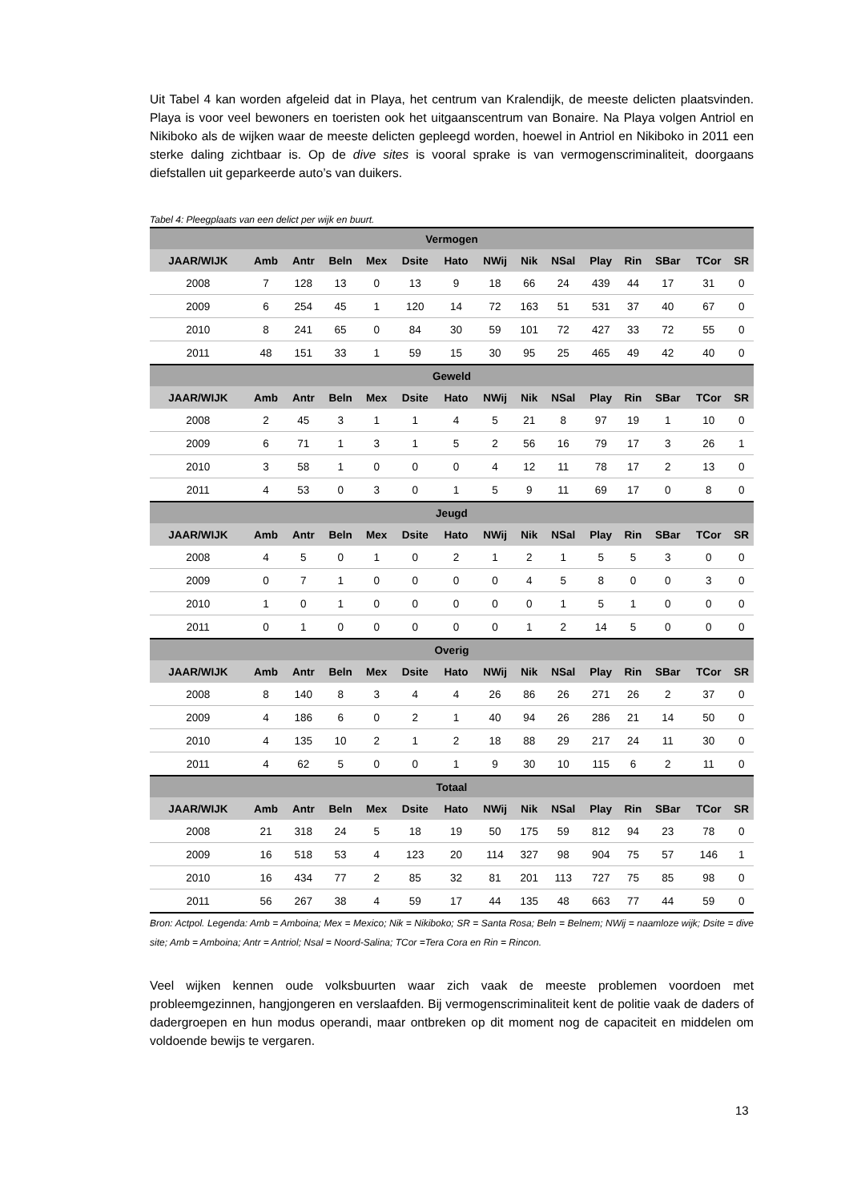Uit Tabel 4 kan worden afgeleid dat in Playa, het centrum van Kralendijk, de meeste delicten plaatsvinden. Playa is voor veel bewoners en toeristen ook het uitgaanscentrum van Bonaire. Na Playa volgen Antriol en Nikiboko als de wijken waar de meeste delicten gepleegd worden, hoewel in Antriol en Nikiboko in 2011 een sterke daling zichtbaar is. Op de dive sites is vooral sprake is van vermogenscriminaliteit, doorgaans diefstallen uit geparkeerde auto’s van duikers.
Tabel 4: Pleegplaats van een delict per wijk en buurt.
| Vermogen | | | | | | | | | | | | | | |
| --- | --- | --- | --- | --- | --- | --- | --- | --- | --- | --- | --- | --- | --- | --- |
| JAAR/WIJK | Amb | Antr | Beln | Mex | Dsite | Hato | NWij | Nik | NSal | Play | Rin | SBar | TCor | SR |
| 2008 | 7 | 128 | 13 | 0 | 13 | 9 | 18 | 66 | 24 | 439 | 44 | 17 | 31 | 0 |
| 2009 | 6 | 254 | 45 | 1 | 120 | 14 | 72 | 163 | 51 | 531 | 37 | 40 | 67 | 0 |
| 2010 | 8 | 241 | 65 | 0 | 84 | 30 | 59 | 101 | 72 | 427 | 33 | 72 | 55 | 0 |
| 2011 | 48 | 151 | 33 | 1 | 59 | 15 | 30 | 95 | 25 | 465 | 49 | 42 | 40 | 0 |
| Geweld | | | | | | | | | | | | | | |
| JAAR/WIJK | Amb | Antr | Beln | Mex | Dsite | Hato | NWij | Nik | NSal | Play | Rin | SBar | TCor | SR |
| 2008 | 2 | 45 | 3 | 1 | 1 | 4 | 5 | 21 | 8 | 97 | 19 | 1 | 10 | 0 |
| 2009 | 6 | 71 | 1 | 3 | 1 | 5 | 2 | 56 | 16 | 79 | 17 | 3 | 26 | 1 |
| 2010 | 3 | 58 | 1 | 0 | 0 | 0 | 4 | 12 | 11 | 78 | 17 | 2 | 13 | 0 |
| 2011 | 4 | 53 | 0 | 3 | 0 | 1 | 5 | 9 | 11 | 69 | 17 | 0 | 8 | 0 |
| Jeugd | | | | | | | | | | | | | | |
| JAAR/WIJK | Amb | Antr | Beln | Mex | Dsite | Hato | NWij | Nik | NSal | Play | Rin | SBar | TCor | SR |
| 2008 | 4 | 5 | 0 | 1 | 0 | 2 | 1 | 2 | 1 | 5 | 5 | 3 | 0 | 0 |
| 2009 | 0 | 7 | 1 | 0 | 0 | 0 | 0 | 4 | 5 | 8 | 0 | 0 | 3 | 0 |
| 2010 | 1 | 0 | 1 | 0 | 0 | 0 | 0 | 0 | 1 | 5 | 1 | 0 | 0 | 0 |
| 2011 | 0 | 1 | 0 | 0 | 0 | 0 | 0 | 1 | 2 | 14 | 5 | 0 | 0 | 0 |
| Overig | | | | | | | | | | | | | | |
| JAAR/WIJK | Amb | Antr | Beln | Mex | Dsite | Hato | NWij | Nik | NSal | Play | Rin | SBar | TCor | SR |
| 2008 | 8 | 140 | 8 | 3 | 4 | 4 | 26 | 86 | 26 | 271 | 26 | 2 | 37 | 0 |
| 2009 | 4 | 186 | 6 | 0 | 2 | 1 | 40 | 94 | 26 | 286 | 21 | 14 | 50 | 0 |
| 2010 | 4 | 135 | 10 | 2 | 1 | 2 | 18 | 88 | 29 | 217 | 24 | 11 | 30 | 0 |
| 2011 | 4 | 62 | 5 | 0 | 0 | 1 | 9 | 30 | 10 | 115 | 6 | 2 | 11 | 0 |
| Totaal | | | | | | | | | | | | | | |
| JAAR/WIJK | Amb | Antr | Beln | Mex | Dsite | Hato | NWij | Nik | NSal | Play | Rin | SBar | TCor | SR |
| 2008 | 21 | 318 | 24 | 5 | 18 | 19 | 50 | 175 | 59 | 812 | 94 | 23 | 78 | 0 |
| 2009 | 16 | 518 | 53 | 4 | 123 | 20 | 114 | 327 | 98 | 904 | 75 | 57 | 146 | 1 |
| 2010 | 16 | 434 | 77 | 2 | 85 | 32 | 81 | 201 | 113 | 727 | 75 | 85 | 98 | 0 |
| 2011 | 56 | 267 | 38 | 4 | 59 | 17 | 44 | 135 | 48 | 663 | 77 | 44 | 59 | 0 |
Bron: Actpol. Legenda: Amb = Amboina; Mex = Mexico; Nik = Nikiboko; SR = Santa Rosa; Beln = Belnem; NWij = naamloze wijk; Dsite = dive site; Amb = Amboina; Antr = Antriol; Nsal = Noord-Salina; TCor =Tera Cora en Rin = Rincon.
Veel wijken kennen oude volksbuurten waar zich vaak de meeste problemen voordoen met probleemgezinnen, hangjongeren en verslaafden. Bij vermogenscriminaliteit kent de politie vaak de daders of dadergroepen en hun modus operandi, maar ontbreken op dit moment nog de capaciteit en middelen om voldoende bewijs te vergaren.
13